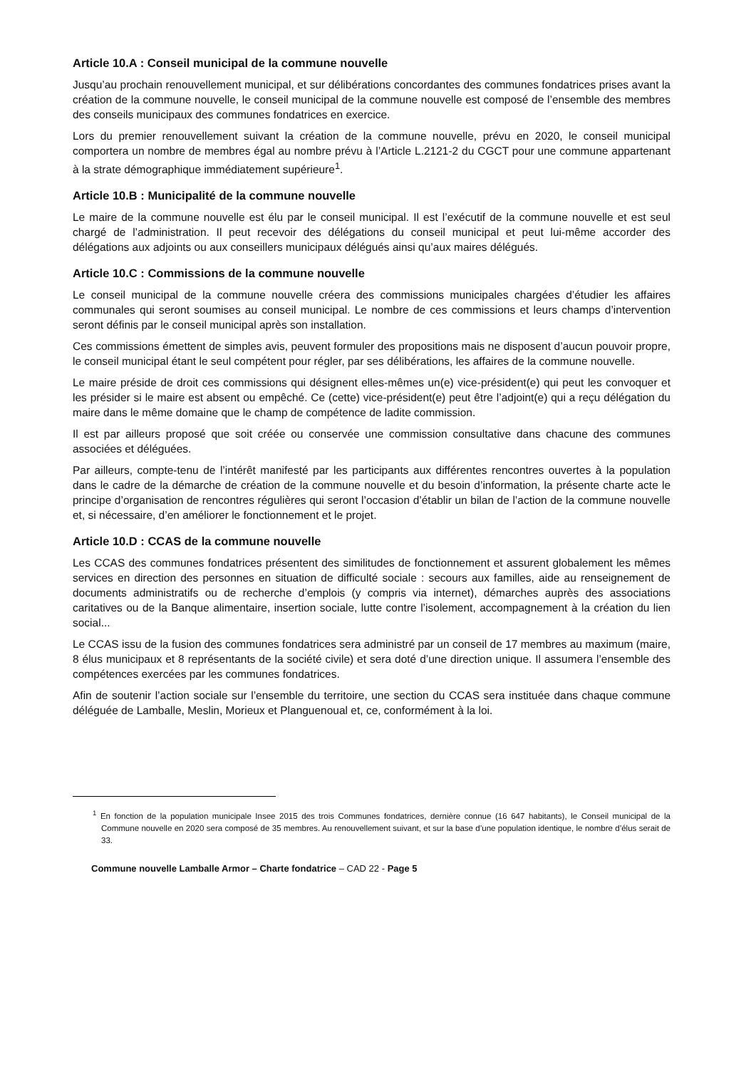Article 10.A : Conseil municipal de la commune nouvelle
Jusqu’au prochain renouvellement municipal, et sur délibérations concordantes des communes fondatrices prises avant la création de la commune nouvelle, le conseil municipal de la commune nouvelle est composé de l’ensemble des membres des conseils municipaux des communes fondatrices en exercice.
Lors du premier renouvellement suivant la création de la commune nouvelle, prévu en 2020, le conseil municipal comportera un nombre de membres égal au nombre prévu à l’Article L.2121-2 du CGCT pour une commune appartenant à la strate démographique immédiatement supérieure<sup>1</sup>.
Article 10.B : Municipalité de la commune nouvelle
Le maire de la commune nouvelle est élu par le conseil municipal. Il est l’exécutif de la commune nouvelle et est seul chargé de l’administration. Il peut recevoir des délégations du conseil municipal et peut lui-même accorder des délégations aux adjoints ou aux conseillers municipaux délégués ainsi qu’aux maires délégués.
Article 10.C : Commissions de la commune nouvelle
Le conseil municipal de la commune nouvelle créera des commissions municipales chargées d’étudier les affaires communales qui seront soumises au conseil municipal. Le nombre de ces commissions et leurs champs d’intervention seront définis par le conseil municipal après son installation.
Ces commissions émettent de simples avis, peuvent formuler des propositions mais ne disposent d’aucun pouvoir propre, le conseil municipal étant le seul compétent pour régler, par ses délibérations, les affaires de la commune nouvelle.
Le maire préside de droit ces commissions qui désignent elles-mêmes un(e) vice-président(e) qui peut les convoquer et les présider si le maire est absent ou empêché. Ce (cette) vice-président(e) peut être l’adjoint(e) qui a reçu délégation du maire dans le même domaine que le champ de compétence de ladite commission.
Il est par ailleurs proposé que soit créée ou conservée une commission consultative dans chacune des communes associées et déléguées.
Par ailleurs, compte-tenu de l’intérêt manifesté par les participants aux différentes rencontres ouvertes à la population dans le cadre de la démarche de création de la commune nouvelle et du besoin d’information, la présente charte acte le principe d’organisation de rencontres régulières qui seront l’occasion d’établir un bilan de l’action de la commune nouvelle et, si nécessaire, d’en améliorer le fonctionnement et le projet.
Article 10.D : CCAS de la commune nouvelle
Les CCAS des communes fondatrices présentent des similitudes de fonctionnement et assurent globalement les mêmes services en direction des personnes en situation de difficulté sociale : secours aux familles, aide au renseignement de documents administratifs ou de recherche d’emplois (y compris via internet), démarches auprès des associations caritatives ou de la Banque alimentaire, insertion sociale, lutte contre l’isolement, accompagnement à la création du lien social...
Le CCAS issu de la fusion des communes fondatrices sera administré par un conseil de 17 membres au maximum (maire, 8 élus municipaux et 8 représentants de la société civile) et sera doté d’une direction unique. Il assumera l’ensemble des compétences exercées par les communes fondatrices.
Afin de soutenir l’action sociale sur l’ensemble du territoire, une section du CCAS sera instituée dans chaque commune déléguée de Lamballe, Meslin, Morieux et Planguenoual et, ce, conformément à la loi.
<sup>1</sup> En fonction de la population municipale Insee 2015 des trois Communes fondatrices, dernière connue (16 647 habitants), le Conseil municipal de la Commune nouvelle en 2020 sera composé de 35 membres. Au renouvellement suivant, et sur la base d’une population identique, le nombre d’élus serait de 33.
Commune nouvelle Lamballe Armor – Charte fondatrice – CAD 22 - Page 5